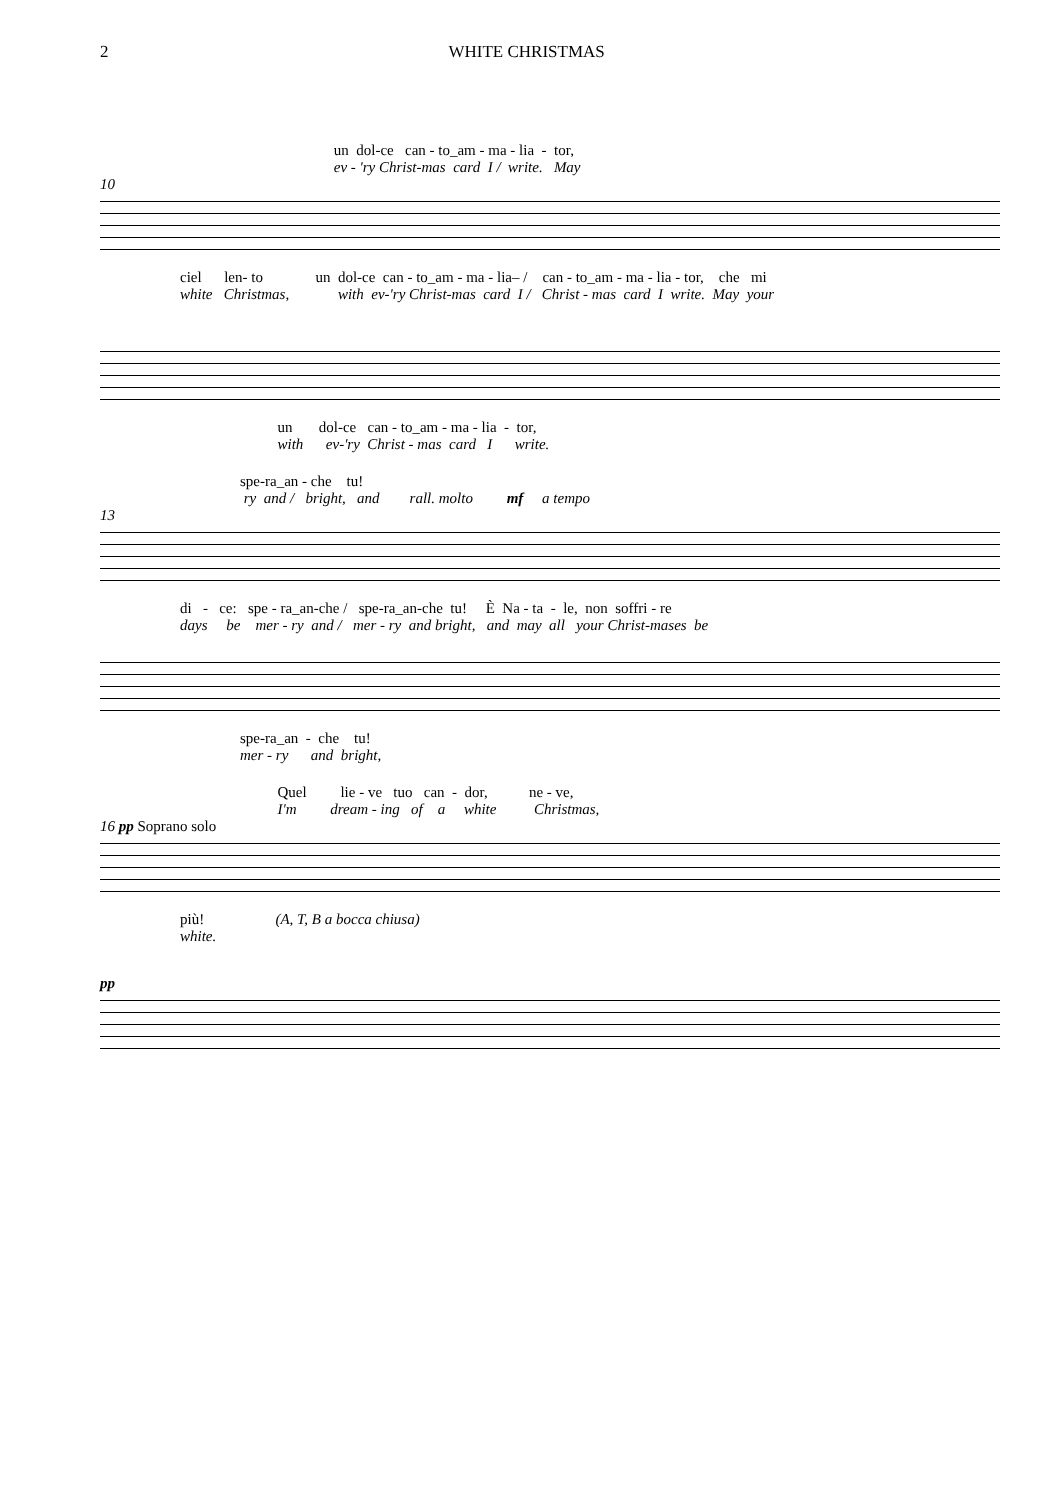2 WHITE CHRISTMAS
un dol-ce can - to_am - ma - lia - tor,
ev - 'ry Christ-mas card I / write. May
10
ciel len- to un dol-ce can - to_am - ma - lia– / can - to_am - ma - lia - tor, che mi
white Christmas, with ev-'ry Christ-mas card I / Christ - mas card I write. May your
un dol-ce can - to_am - ma - lia - tor,
with ev-'ry Christ - mas card I write.
spe-ra_an - che tu!
ry and / bright, and rall. molto mf a tempo
13
di - ce: spe - ra_an-che / spe-ra_an-che tu! È Na - ta - le, non soffri - re
days be mer - ry and / mer - ry and bright, and may all your Christ-mases be
spe-ra_an - che tu!
mer - ry and bright,
Quel lie - ve tuo can - dor, ne - ve,
I'm dream - ing of a white Christmas,
16 pp Soprano solo
più! (A, T, B a bocca chiusa)
white.
pp